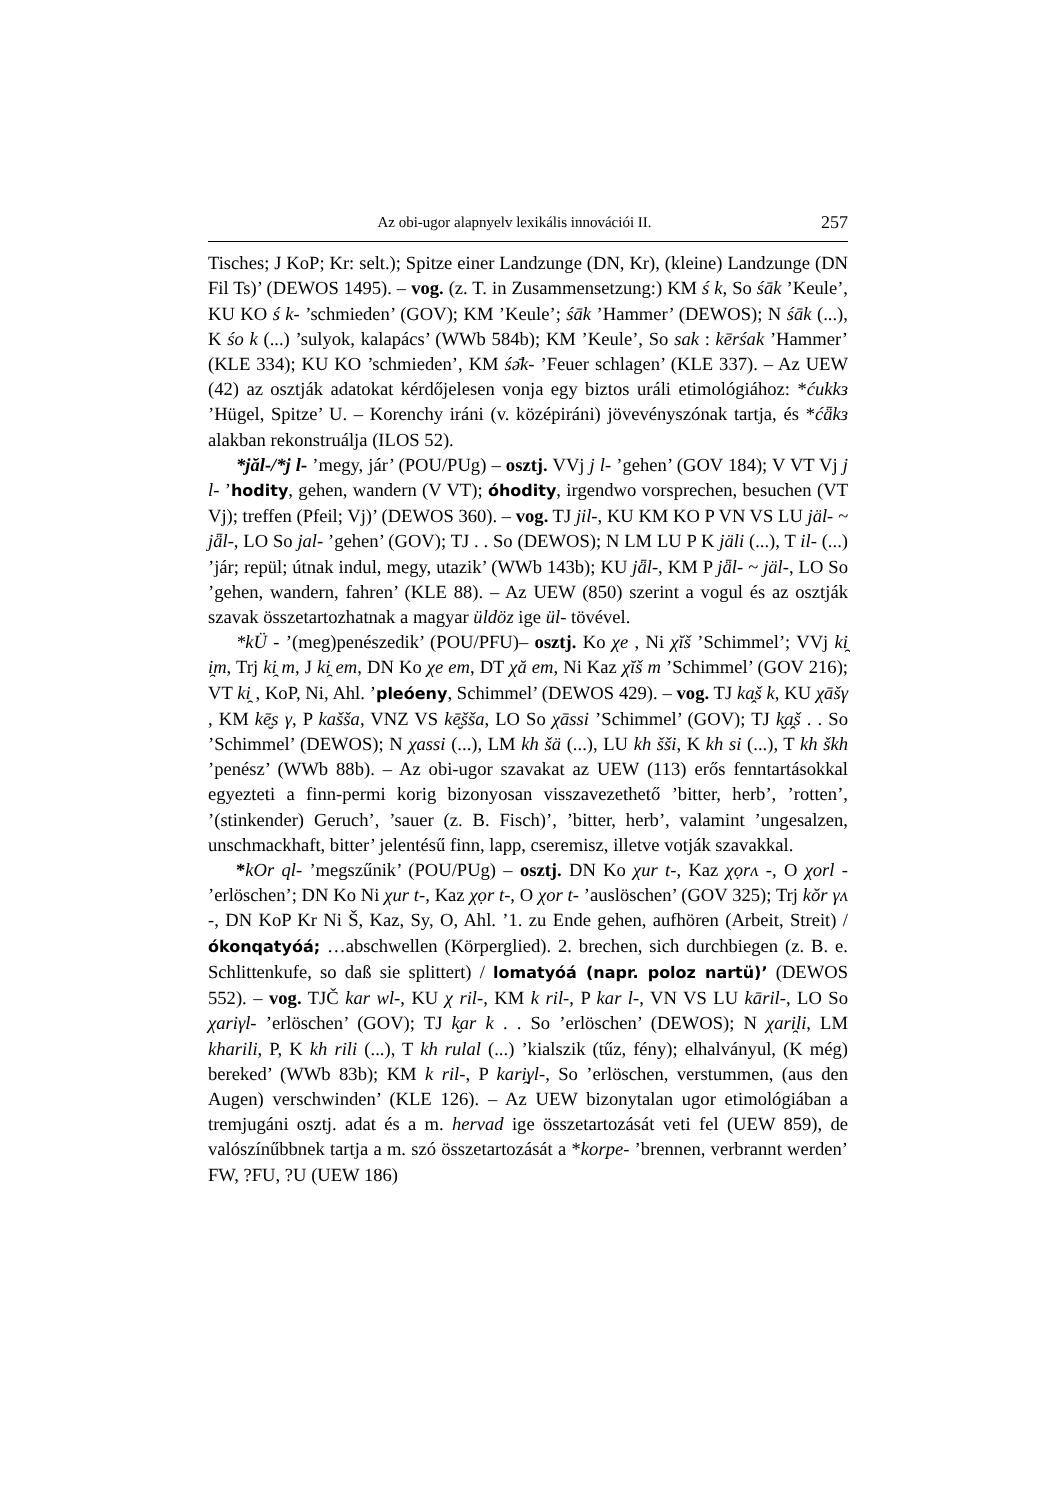Az obi-ugor alapnyelv lexikális innovációi II. 257
Tisches; J KoP; Kr: selt.); Spitze einer Landzunge (DN, Kr), (kleine) Landzunge (DN Fil Ts)’ (DEWOS 1495). – vog. (z. T. in Zusammensetzung:) KM ś k, So śāk ’Keule’, KU KO ś k- ’schmieden’ (GOV); KM ’Keule’; śāk ’Hammer’ (DEWOS); N śāk (...), K śo k (...) ’sulyok, kalapács’ (WWb 584b); KM ’Keule’, So sak : kērśak ’Hammer’ (KLE 334); KU KO ’schmieden’, KM śǝ̄k- ’Feuer schlagen’ (KLE 337). – Az UEW (42) az osztják adatokat kérdőjelesen vonja egy biztos uráli etimológiához: *ćukkз ’Hügel, Spitze’ U. – Korenchy iráni (v. középiráni) jövevényszónak tartja, és *ćǟkз alakban rekonstruálja (ILOS 52).
*jăl-/*j l- ’megy, jár’ (POU/PUg) – osztj. VVj j l- ’gehen’ (GOV 184); V VT Vj j l- ’hodity, gehen, wandern (V VT); óhodity, irgendwo vorsprechen, besuchen (VT Vj); treffen (Pfeil; Vj)’ (DEWOS 360). – vog. TJ jil-, KU KM KO P VN VS LU jäl- ~ jǟl-, LO So jal- ’gehen’ (GOV); TJ . . So (DEWOS); N LM LU P K jäli (...), T il- (...) ’jár; repül; útnak indul, megy, utazik’ (WWb 143b); KU jǟl-, KM P jǟl- ~ jäl-, LO So ’gehen, wandern, fahren’ (KLE 88). – Az UEW (850) szerint a vogul és az osztják szavak összetartozhatnak a magyar üldöz ige ül- tövével.
*kÜ - ’(meg)penészedik’ (POU/PFU)– osztj. Ko χe , Ni χĭš ’Schimmel’; VVj ki̯ i̯m, Trj ki̯ m, J ki̯ em, DN Ko χe em, DT χă em, Ni Kaz χĭš m ’Schimmel’ (GOV 216); VT ki̯ , KoP, Ni, Ahl. ’pleóeny, Schimmel’ (DEWOS 429). – vog. TJ ka̭š k, KU χāšγ , KM kē̮s γ, P kašša, VNZ VS kē̮šša, LO So χāssi ’Schimmel’ (GOV); TJ k̮a̭š . . So ’Schimmel’ (DEWOS); N χassi (...), LM kh šä (...), LU kh šši, K kh si (...), T kh škh ’penész’ (WWb 88b). – Az obi-ugor szavakat az UEW (113) erős fenntartásokkal egyezteti a finn-permi korig bizonyosan visszavezethető ’bitter, herb’, ’rotten’, ’(stinkender) Geruch’, ’sauer (z. B. Fisch)’, ’bitter, herb’, valamint ’ungesalzen, unschmackhaft, bitter’ jelentésű finn, lapp, cseremisz, illetve votják szavakkal.
*kOr ql- ’megszűnik’ (POU/PUg) – osztj. DN Ko χur t-, Kaz χọrʌ -, O χorl - ’erlöschen’; DN Ko Ni χur t-, Kaz χọr t-, O χor t- ’auslöschen’ (GOV 325); Trj kŏr γʌ -, DN KoP Kr Ni Š, Kaz, Sy, O, Ahl. ’1. zu Ende gehen, aufhören (Arbeit, Streit) / ókonqatyóá; …abschwellen (Körperglied). 2. brechen, sich durchbiegen (z. B. e. Schlittenkufe, so daß sie splittert) / lomatyóá (napr. poloz nartü)’ (DEWOS 552). – vog. TJČ kar wl-, KU χ ril-, KM k ril-, P kar l-, VN VS LU kāril-, LO So χariγl- ’erlöschen’ (GOV); TJ k̮ar k . . So ’erlöschen’ (DEWOS); N χari̯li, LM kharili, P, K kh rili (...), T kh rulal (...) ’kialszik (tűz, fény); elhalványul, (K még) bereked’ (WWb 83b); KM k ril-, P kari̯γl-, So ’erlöschen, verstummen, (aus den Augen) verschwinden’ (KLE 126). – Az UEW bizonytalan ugor etimológiában a tremjugáni osztj. adat és a m. hervad ige összetartozását veti fel (UEW 859), de valószínűbbnek tartja a m. szó összetartozását a *korpe- ’brennen, verbrannt werden’ FW, ?FU, ?U (UEW 186)